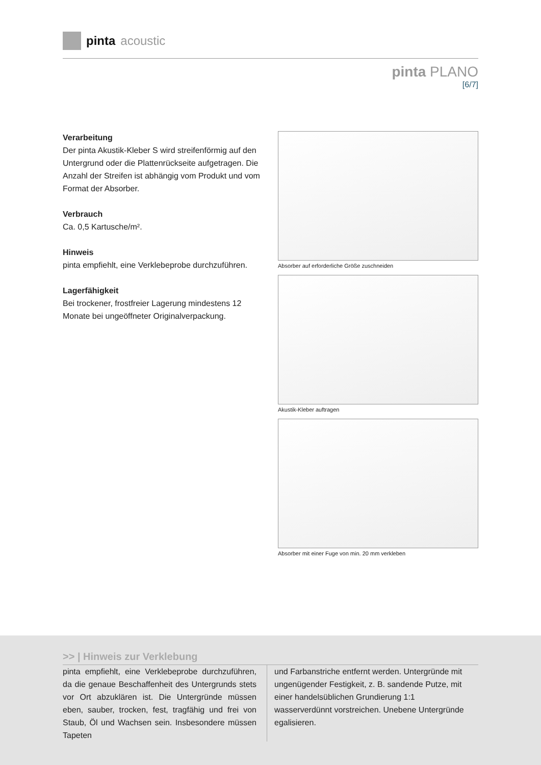pinta acoustic
pinta PLANO
[6/7]
Verarbeitung
Der pinta Akustik-Kleber S wird streifenförmig auf den Untergrund oder die Plattenrückseite aufgetragen. Die Anzahl der Streifen ist abhängig vom Produkt und vom Format der Absorber.
Verbrauch
Ca. 0,5 Kartusche/m².
Hinweis
pinta empfiehlt, eine Verklebeprobe durchzuführen.
Lagerfähigkeit
Bei trockener, frostfreier Lagerung mindestens 12 Monate bei ungeöffneter Originalverpackung.
Absorber auf erforderliche Größe zuschneiden
Akustik-Kleber auftragen
Absorber mit einer Fuge von min. 20 mm verkleben
>> | Hinweis zur Verklebung
pinta empfiehlt, eine Verklebeprobe durchzuführen, da die genaue Beschaffenheit des Untergrunds stets vor Ort abzuklären ist. Die Untergründe müssen eben, sauber, trocken, fest, tragfähig und frei von Staub, Öl und Wachsen sein. Insbesondere müssen Tapeten
und Farbanstriche entfernt werden. Untergründe mit ungenügender Festigkeit, z. B. sandende Putze, mit einer handelsüblichen Grundierung 1:1 wasserverdünnt vorstreichen. Unebene Untergründe egalisieren.